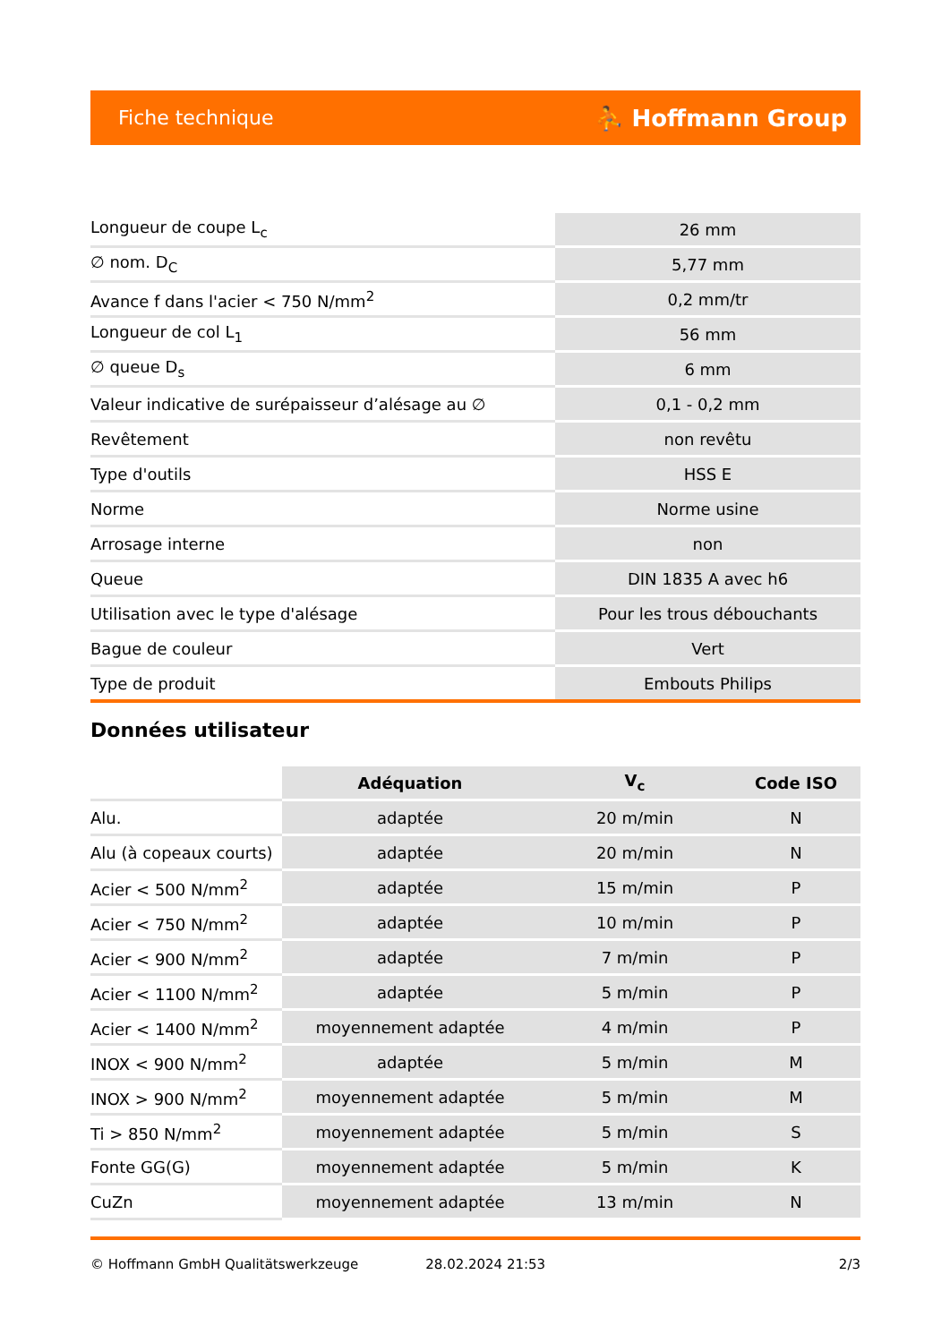Fiche technique ⛹ Hoffmann Group
| Longueur de coupe L<sub>c</sub> | 26 mm |
| ∅ nom. D<sub>C</sub> | 5,77 mm |
| Avance f dans l'acier < 750 N/mm<sup>2</sup> | 0,2 mm/tr |
| Longueur de col L<sub>1</sub> | 56 mm |
| ∅ queue D<sub>s</sub> | 6 mm |
| Valeur indicative de surépaisseur d’alésage au ∅ | 0,1 - 0,2 mm |
| Revêtement | non revêtu |
| Type d'outils | HSS E |
| Norme | Norme usine |
| Arrosage interne | non |
| Queue | DIN 1835 A avec h6 |
| Utilisation avec le type d'alésage | Pour les trous débouchants |
| Bague de couleur | Vert |
| Type de produit | Embouts Philips |
Données utilisateur
| | Adéquation | V<sub>c</sub> | Code ISO |
| --- | --- | --- | --- |
| Alu. | adaptée | 20 m/min | N |
| Alu (à copeaux courts) | adaptée | 20 m/min | N |
| Acier < 500 N/mm<sup>2</sup> | adaptée | 15 m/min | P |
| Acier < 750 N/mm<sup>2</sup> | adaptée | 10 m/min | P |
| Acier < 900 N/mm<sup>2</sup> | adaptée | 7 m/min | P |
| Acier < 1100 N/mm<sup>2</sup> | adaptée | 5 m/min | P |
| Acier < 1400 N/mm<sup>2</sup> | moyennement adaptée | 4 m/min | P |
| INOX < 900 N/mm<sup>2</sup> | adaptée | 5 m/min | M |
| INOX > 900 N/mm<sup>2</sup> | moyennement adaptée | 5 m/min | M |
| Ti > 850 N/mm<sup>2</sup> | moyennement adaptée | 5 m/min | S |
| Fonte GG(G) | moyennement adaptée | 5 m/min | K |
| CuZn | moyennement adaptée | 13 m/min | N |
© Hoffmann GmbH Qualitätswerkzeuge 28.02.2024 21:53 2/3